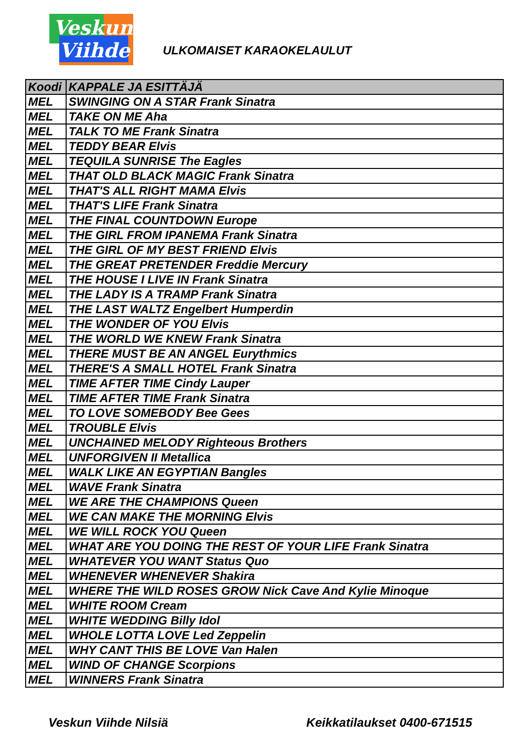Veskun
Viihde
ULKOMAISET KARAOKELAULUT
| Koodi | KAPPALE JA ESITTÄJÄ |
| --- | --- |
| MEL | SWINGING ON A STAR Frank Sinatra |
| MEL | TAKE ON ME Aha |
| MEL | TALK TO ME Frank Sinatra |
| MEL | TEDDY BEAR Elvis |
| MEL | TEQUILA SUNRISE The Eagles |
| MEL | THAT OLD BLACK MAGIC Frank Sinatra |
| MEL | THAT'S ALL RIGHT MAMA Elvis |
| MEL | THAT'S LIFE Frank Sinatra |
| MEL | THE FINAL COUNTDOWN Europe |
| MEL | THE GIRL FROM IPANEMA Frank Sinatra |
| MEL | THE GIRL OF MY BEST FRIEND Elvis |
| MEL | THE GREAT PRETENDER Freddie Mercury |
| MEL | THE HOUSE I LIVE IN Frank Sinatra |
| MEL | THE LADY IS A TRAMP Frank Sinatra |
| MEL | THE LAST WALTZ Engelbert Humperdin |
| MEL | THE WONDER OF YOU Elvis |
| MEL | THE WORLD WE KNEW Frank Sinatra |
| MEL | THERE MUST BE AN ANGEL Eurythmics |
| MEL | THERE'S A SMALL HOTEL Frank Sinatra |
| MEL | TIME AFTER TIME Cindy Lauper |
| MEL | TIME AFTER TIME Frank Sinatra |
| MEL | TO LOVE SOMEBODY Bee Gees |
| MEL | TROUBLE Elvis |
| MEL | UNCHAINED MELODY Righteous Brothers |
| MEL | UNFORGIVEN II Metallica |
| MEL | WALK LIKE AN EGYPTIAN Bangles |
| MEL | WAVE Frank Sinatra |
| MEL | WE ARE THE CHAMPIONS Queen |
| MEL | WE CAN MAKE THE MORNING Elvis |
| MEL | WE WILL ROCK YOU Queen |
| MEL | WHAT ARE YOU DOING THE REST OF YOUR LIFE Frank Sinatra |
| MEL | WHATEVER YOU WANT Status Quo |
| MEL | WHENEVER WHENEVER Shakira |
| MEL | WHERE THE WILD ROSES GROW Nick Cave And Kylie Minoque |
| MEL | WHITE ROOM Cream |
| MEL | WHITE WEDDING Billy Idol |
| MEL | WHOLE LOTTA LOVE Led Zeppelin |
| MEL | WHY CANT THIS BE LOVE Van Halen |
| MEL | WIND OF CHANGE Scorpions |
| MEL | WINNERS Frank Sinatra |
Veskun Viihde Nilsiä Keikkatilaukset 0400-671515